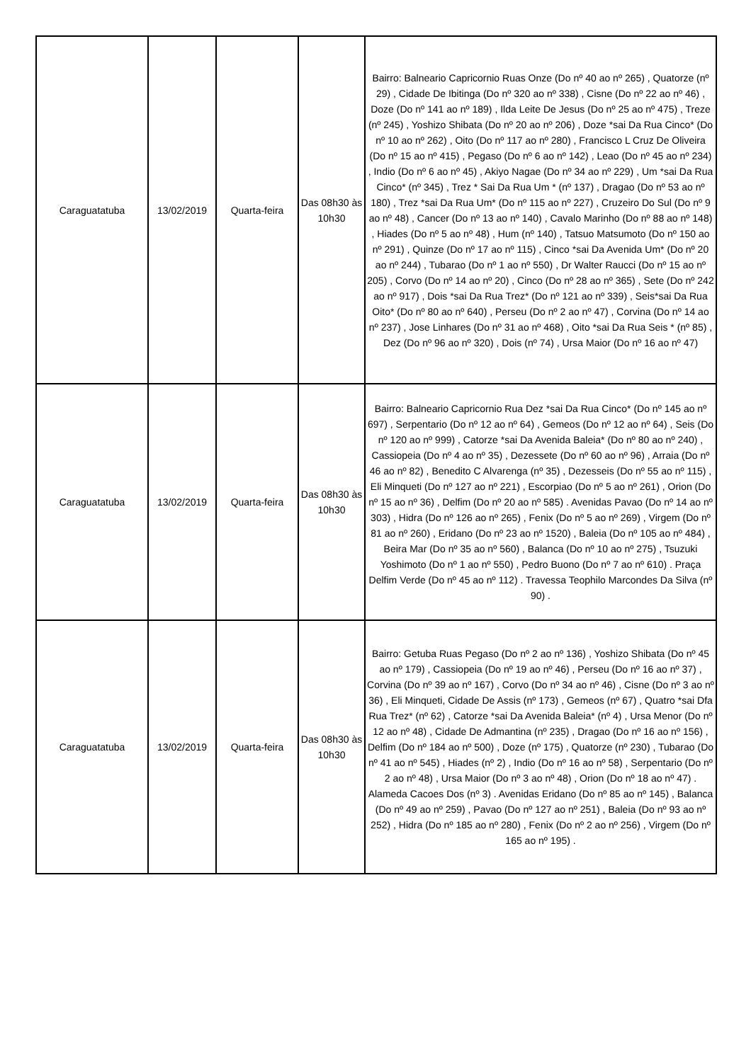| Caraguatatuba | 13/02/2019 | Quarta-feira | Das 08h30 às 10h30 | Bairro: Balneario Capricornio Ruas Onze (Do nº 40 ao nº 265) , Quatorze (nº 29) , Cidade De Ibitinga (Do nº 320 ao nº 338) , Cisne (Do nº 22 ao nº 46) , Doze (Do nº 141 ao nº 189) , Ilda Leite De Jesus (Do nº 25 ao nº 475) , Treze (nº 245) , Yoshizo Shibata (Do nº 20 ao nº 206) , Doze *sai Da Rua Cinco* (Do nº 10 ao nº 262) , Oito (Do nº 117 ao nº 280) , Francisco L Cruz De Oliveira (Do nº 15 ao nº 415) , Pegaso (Do nº 6 ao nº 142) , Leao (Do nº 45 ao nº 234) , Indio (Do nº 6 ao nº 45) , Akiyo Nagae (Do nº 34 ao nº 229) , Um *sai Da Rua Cinco* (nº 345) , Trez * Sai Da Rua Um * (nº 137) , Dragao (Do nº 53 ao nº 180) , Trez *sai Da Rua Um* (Do nº 115 ao nº 227) , Cruzeiro Do Sul (Do nº 9 ao nº 48) , Cancer (Do nº 13 ao nº 140) , Cavalo Marinho (Do nº 88 ao nº 148) , Hiades (Do nº 5 ao nº 48) , Hum (nº 140) , Tatsuo Matsumoto (Do nº 150 ao nº 291) , Quinze (Do nº 17 ao nº 115) , Cinco *sai Da Avenida Um* (Do nº 20 ao nº 244) , Tubarao (Do nº 1 ao nº 550) , Dr Walter Raucci (Do nº 15 ao nº 205) , Corvo (Do nº 14 ao nº 20) , Cinco (Do nº 28 ao nº 365) , Sete (Do nº 242 ao nº 917) , Dois *sai Da Rua Trez* (Do nº 121 ao nº 339) , Seis*sai Da Rua Oito* (Do nº 80 ao nº 640) , Perseu (Do nº 2 ao nº 47) , Corvina (Do nº 14 ao nº 237) , Jose Linhares (Do nº 31 ao nº 468) , Oito *sai Da Rua Seis * (nº 85) , Dez (Do nº 96 ao nº 320) , Dois (nº 74) , Ursa Maior (Do nº 16 ao nº 47) |
| Caraguatatuba | 13/02/2019 | Quarta-feira | Das 08h30 às 10h30 | Bairro: Balneario Capricornio Rua Dez *sai Da Rua Cinco* (Do nº 145 ao nº 697) , Serpentario (Do nº 12 ao nº 64) , Gemeos (Do nº 12 ao nº 64) , Seis (Do nº 120 ao nº 999) , Catorze *sai Da Avenida Baleia* (Do nº 80 ao nº 240) , Cassiopeia (Do nº 4 ao nº 35) , Dezessete (Do nº 60 ao nº 96) , Arraia (Do nº 46 ao nº 82) , Benedito C Alvarenga (nº 35) , Dezesseis (Do nº 55 ao nº 115) , Eli Minqueti (Do nº 127 ao nº 221) , Escorpiao (Do nº 5 ao nº 261) , Orion (Do nº 15 ao nº 36) , Delfim (Do nº 20 ao nº 585) . Avenidas Pavao (Do nº 14 ao nº 303) , Hidra (Do nº 126 ao nº 265) , Fenix (Do nº 5 ao nº 269) , Virgem (Do nº 81 ao nº 260) , Eridano (Do nº 23 ao nº 1520) , Baleia (Do nº 105 ao nº 484) , Beira Mar (Do nº 35 ao nº 560) , Balanca (Do nº 10 ao nº 275) , Tsuzuki Yoshimoto (Do nº 1 ao nº 550) , Pedro Buono (Do nº 7 ao nº 610) . Praça Delfim Verde (Do nº 45 ao nº 112) . Travessa Teophilo Marcondes Da Silva (nº 90) . |
| Caraguatatuba | 13/02/2019 | Quarta-feira | Das 08h30 às 10h30 | Bairro: Getuba Ruas Pegaso (Do nº 2 ao nº 136) , Yoshizo Shibata (Do nº 45 ao nº 179) , Cassiopeia (Do nº 19 ao nº 46) , Perseu (Do nº 16 ao nº 37) , Corvina (Do nº 39 ao nº 167) , Corvo (Do nº 34 ao nº 46) , Cisne (Do nº 3 ao nº 36) , Eli Minqueti, Cidade De Assis (nº 173) , Gemeos (nº 67) , Quatro *sai Dfa Rua Trez* (nº 62) , Catorze *sai Da Avenida Baleia* (nº 4) , Ursa Menor (Do nº 12 ao nº 48) , Cidade De Admantina (nº 235) , Dragao (Do nº 16 ao nº 156) , Delfim (Do nº 184 ao nº 500) , Doze (nº 175) , Quatorze (nº 230) , Tubarao (Do nº 41 ao nº 545) , Hiades (nº 2) , Indio (Do nº 16 ao nº 58) , Serpentario (Do nº 2 ao nº 48) , Ursa Maior (Do nº 3 ao nº 48) , Orion (Do nº 18 ao nº 47) . Alameda Cacoes Dos (nº 3) . Avenidas Eridano (Do nº 85 ao nº 145) , Balanca (Do nº 49 ao nº 259) , Pavao (Do nº 127 ao nº 251) , Baleia (Do nº 93 ao nº 252) , Hidra (Do nº 185 ao nº 280) , Fenix (Do nº 2 ao nº 256) , Virgem (Do nº 165 ao nº 195) . |